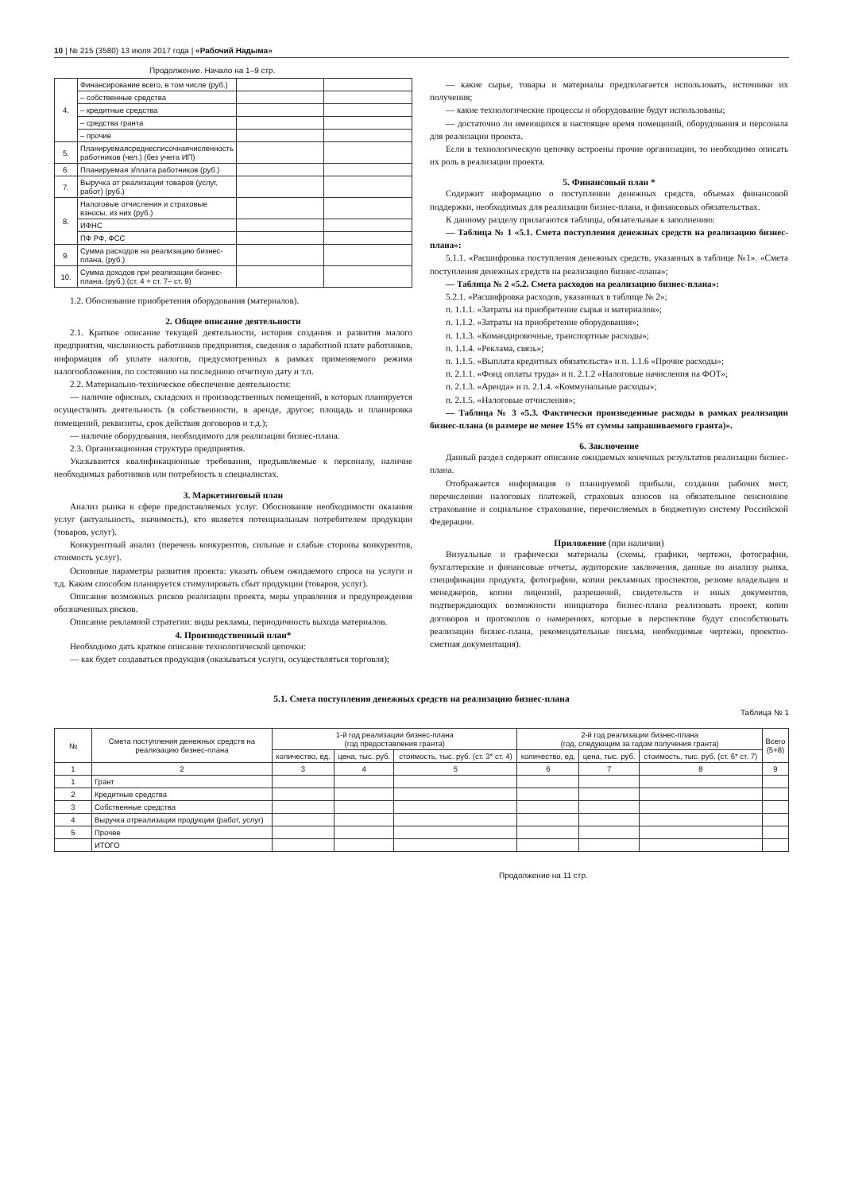10 | № 215 (3580) 13 июля 2017 года | «Рабочий Надыма»
Продолжение. Начало на 1–9 стр.
| 4. | Финансирование всего, в том числе (руб.) | | |
| | – собственные средства | | |
| | – кредитные средства | | |
| | – средства гранта | | |
| | – прочие | | |
| 5. | Планируемаясреднесписочнаячисленность работников (чел.) (без учета ИП) | | |
| 6. | Планируемая з/плата работников (руб.) | | |
| 7. | Выручка от реализации товаров (услуг, работ) (руб.) | | |
| 8. | Налоговые отчисления и страховые взносы, из них (руб.) | | |
| | ИФНС | | |
| | ПФ РФ, ФСС | | |
| 9. | Сумма расходов на реализацию бизнес-плана, (руб.) | | |
| 10. | Сумма доходов при реализации бизнес-плана, (руб.) (ст. 4 + ст. 7– ст. 9) | | |
1.2. Обоснование приобретения оборудования (материалов).
2. Общее описание деятельности
2.1. Краткое описание текущей деятельности, история создания и развития малого предприятия, численность работников предприятия, сведения о заработной плате работников, информация об уплате налогов, предусмотренных в рамках применяемого режима налогообложения, по состоянию на последнюю отчетную дату и т.п.
2.2. Материально-техническое обеспечение деятельности:
— наличие офисных, складских и производственных помещений, в которых планируется осуществлять деятельность (в собственности, в аренде, другое; площадь и планировка помещений, реквизиты, срок действия договоров и т.д.);
— наличие оборудования, необходимого для реализации бизнес-плана.
2.3. Организационная структура предприятия.
Указываются квалификационные требования, предъявляемые к персоналу, наличие необходимых работников или потребность в специалистах.
3. Маркетинговый план
Анализ рынка в сфере предоставляемых услуг. Обоснование необходимости оказания услуг (актуальность, значимость), кто является потенциальным потребителем продукции (товаров, услуг).
Конкурентный анализ (перечень конкурентов, сильные и слабые стороны конкурентов, стоимость услуг).
Основные параметры развития проекта: указать объем ожидаемого спроса на услуги и т.д. Каким способом планируется стимулировать сбыт продукции (товаров, услуг).
Описание возможных рисков реализации проекта, меры управления и предупреждения обозначенных рисков.
Описание рекламной стратегии: виды рекламы, периодичность выхода материалов.
4. Производственный план*
Необходимо дать краткое описание технологической цепочки:
— как будет создаваться продукция (оказываться услуги, осуществляться торговля);
— какие сырье, товары и материалы предполагается использовать, источники их получения;
— какие технологические процессы и оборудование будут использованы;
— достаточно ли имеющихся в настоящее время помещений, оборудования и персонала для реализации проекта.
Если в технологическую цепочку встроены прочие организации, то необходимо описать их роль в реализации проекта.
5. Финансовый план *
Содержит информацию о поступлении денежных средств, объемах финансовой поддержки, необходимых для реализации бизнес-плана, и финансовых обязательствах.
К данному разделу прилагаются таблицы, обязательные к заполнению:
— Таблица № 1 «5.1. Смета поступления денежных средств на реализацию бизнес-плана»:
5.1.1. «Расшифровка поступления денежных средств, указанных в таблице №1». «Смета поступления денежных средств на реализацию бизнес-плана»;
— Таблица № 2 «5.2. Смета расходов на реализацию бизнес-плана»:
5.2.1. «Расшифровка расходов, указанных в таблице № 2»;
п. 1.1.1. «Затраты на приобретение сырья и материалов»;
п. 1.1.2. «Затраты на приобретение оборудования»;
п. 1.1.3. «Командировочные, транспортные расходы»;
п. 1.1.4. «Реклама, связь»;
п. 1.1.5. «Выплата кредитных обязательств» и п. 1.1.6 «Прочие расходы»;
п. 2.1.1. «Фонд оплаты труда» и п. 2.1.2 «Налоговые начисления на ФОТ»;
п. 2.1.3. «Аренда» и п. 2.1.4. «Коммунальные расходы»;
п. 2.1.5. «Налоговые отчисления»;
— Таблица № 3 «5.3. Фактически произведенные расходы в рамках реализации бизнес-плана (в размере не менее 15% от суммы запрашиваемого гранта)».
6. Заключение
Данный раздел содержит описание ожидаемых конечных результатов реализации бизнес-плана.
Отображается информация о планируемой прибыли, создании рабочих мест, перечислении налоговых платежей, страховых взносов на обязательное пенсионное страхование и социальное страхование, перечисляемых в бюджетную систему Российской Федерации.
Приложение (при наличии)
Визуальные и графически материалы (схемы, графики, чертежи, фотографии, бухгалтерские и финансовые отчеты, аудиторские заключения, данные по анализу рынка, спецификации продукта, фотографии, копии рекламных проспектов, резюме владельцев и менеджеров, копии лицензий, разрешений, свидетельств и иных документов, подтверждающих возможности инициатора бизнес-плана реализовать проект, копии договоров и протоколов о намерениях, которые в перспективе будут способствовать реализации бизнес-плана, рекомендательные письма, необходимые чертежи, проектно-сметная документация).
5.1. Смета поступления денежных средств на реализацию бизнес-плана
Таблица № 1
| № | Смета поступления денежных средств на реализацию бизнес-плана | 1-й год реализации бизнес-плана (год предоставления гранта) | | | 2-й год реализации бизнес-плана (год, следующим за годом получения гранта) | | | Всего (5+8) |
| --- | --- | --- | --- | --- | --- | --- | --- | --- |
| | | количество, ед. | цена, тыс. руб. | стоимость, тыс. руб. (ст. 3* ст. 4) | количество, ед. | цена, тыс. руб. | стоимость, тыс. руб. (ст. 6* ст. 7) | |
| 1 | 2 | 3 | 4 | 5 | 6 | 7 | 8 | 9 |
| 1 | Грант | | | | | | | |
| 2 | Кредитные средства | | | | | | | |
| 3 | Собственные средства | | | | | | | |
| 4 | Выручка отреализации продукции (работ, услуг) | | | | | | | |
| 5 | Прочее | | | | | | | |
| | ИТОГО | | | | | | | |
Продолжение на 11 стр.